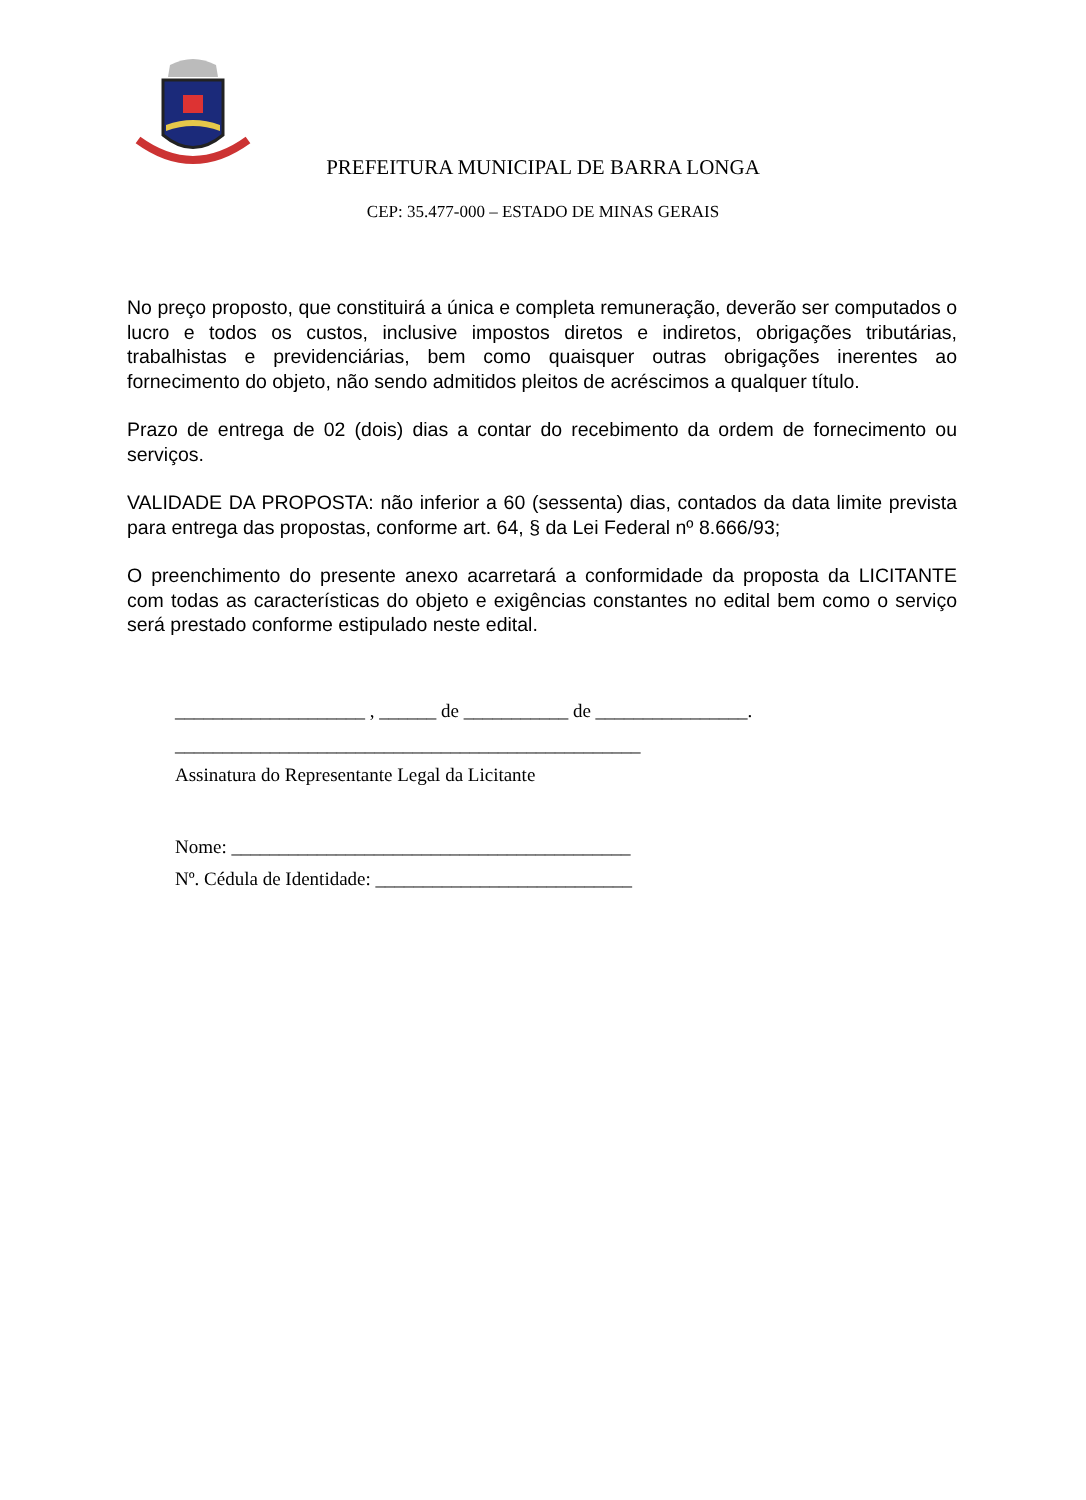PREFEITURA MUNICIPAL DE BARRA LONGA
CEP: 35.477-000 – ESTADO DE MINAS GERAIS
No preço proposto, que constituirá a única e completa remuneração, deverão ser computados o lucro e todos os custos, inclusive impostos diretos e indiretos, obrigações tributárias, trabalhistas e previdenciárias, bem como quaisquer outras obrigações inerentes ao fornecimento do objeto, não sendo admitidos pleitos de acréscimos a qualquer título.
Prazo de entrega de 02 (dois) dias a contar do recebimento da ordem de fornecimento ou serviços.
VALIDADE DA PROPOSTA: não inferior a 60 (sessenta) dias, contados da data limite prevista para entrega das propostas, conforme art. 64, § da Lei Federal nº 8.666/93;
O preenchimento do presente anexo acarretará a conformidade da proposta da LICITANTE com todas as características do objeto e exigências constantes no edital bem como o serviço será prestado conforme estipulado neste edital.
____________________ , ______ de ___________ de ________________.
_________________________________________________
Assinatura do Representante Legal da Licitante
Nome: __________________________________________
Nº. Cédula de Identidade: ___________________________